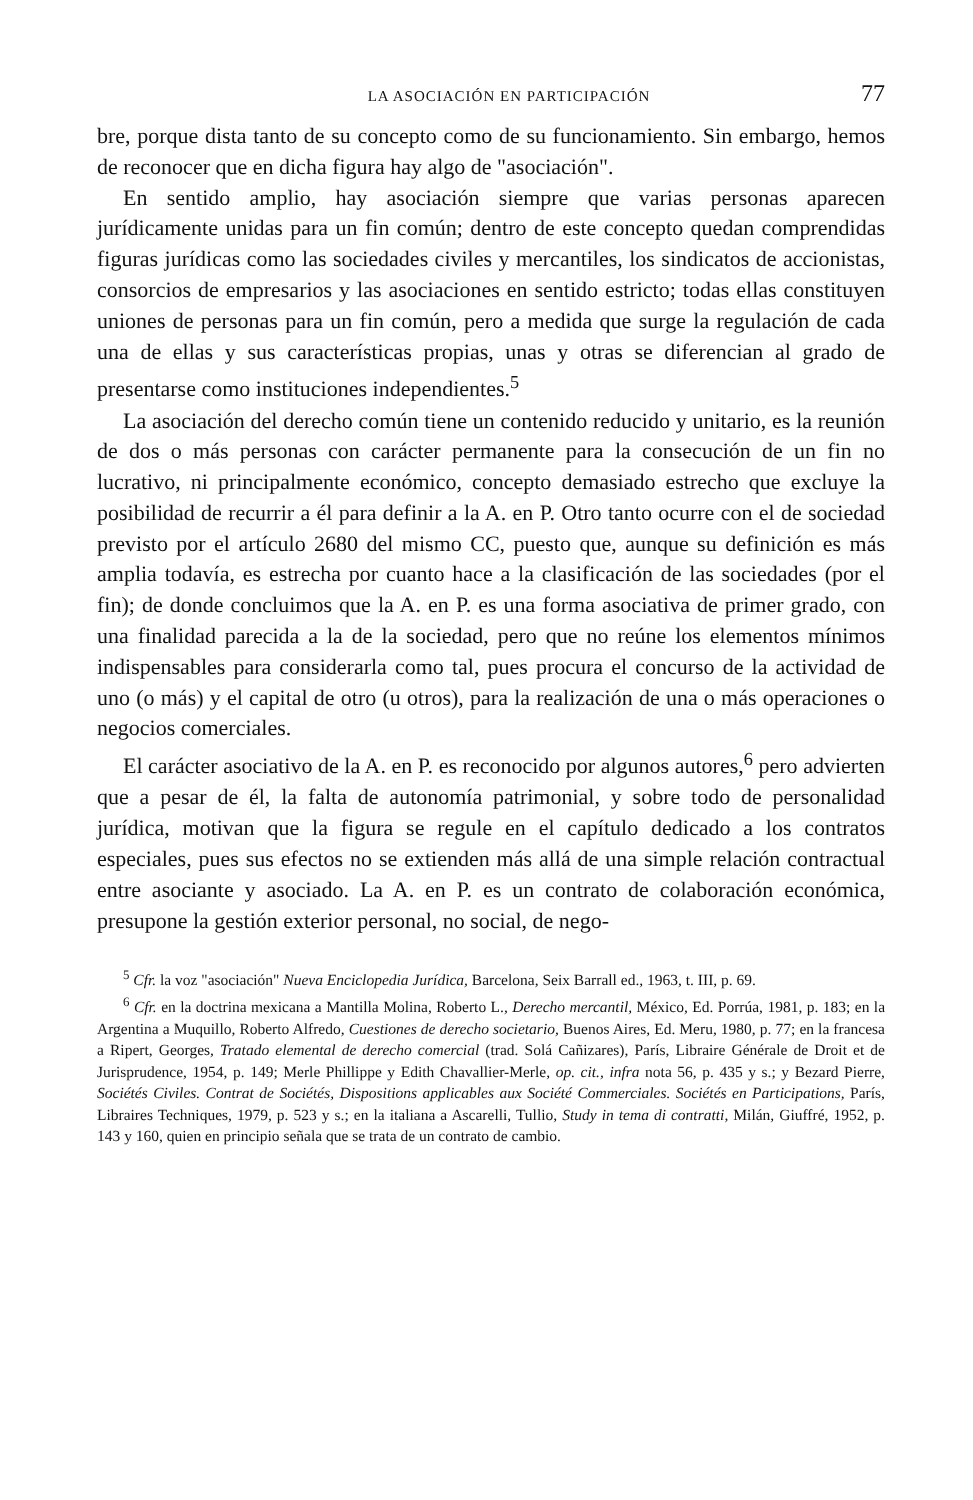LA ASOCIACIÓN EN PARTICIPACIÓN 77
bre, porque dista tanto de su concepto como de su funcionamiento. Sin embargo, hemos de reconocer que en dicha figura hay algo de "asociación".
En sentido amplio, hay asociación siempre que varias personas aparecen jurídicamente unidas para un fin común; dentro de este concepto quedan comprendidas figuras jurídicas como las sociedades civiles y mercantiles, los sindicatos de accionistas, consorcios de empresarios y las asociaciones en sentido estricto; todas ellas constituyen uniones de personas para un fin común, pero a medida que surge la regulación de cada una de ellas y sus características propias, unas y otras se diferencian al grado de presentarse como instituciones independientes.<sup>5</sup>
La asociación del derecho común tiene un contenido reducido y unitario, es la reunión de dos o más personas con carácter permanente para la consecución de un fin no lucrativo, ni principalmente económico, concepto demasiado estrecho que excluye la posibilidad de recurrir a él para definir a la A. en P. Otro tanto ocurre con el de sociedad previsto por el artículo 2680 del mismo CC, puesto que, aunque su definición es más amplia todavía, es estrecha por cuanto hace a la clasificación de las sociedades (por el fin); de donde concluimos que la A. en P. es una forma asociativa de primer grado, con una finalidad parecida a la de la sociedad, pero que no reúne los elementos mínimos indispensables para considerarla como tal, pues procura el concurso de la actividad de uno (o más) y el capital de otro (u otros), para la realización de una o más operaciones o negocios comerciales.
El carácter asociativo de la A. en P. es reconocido por algunos autores,<sup>6</sup> pero advierten que a pesar de él, la falta de autonomía patrimonial, y sobre todo de personalidad jurídica, motivan que la figura se regule en el capítulo dedicado a los contratos especiales, pues sus efectos no se extienden más allá de una simple relación contractual entre asociante y asociado. La A. en P. es un contrato de colaboración económica, presupone la gestión exterior personal, no social, de nego-
<sup>5</sup> Cfr. la voz "asociación" Nueva Enciclopedia Jurídica, Barcelona, Seix Barrall ed., 1963, t. III, p. 69.
<sup>6</sup> Cfr. en la doctrina mexicana a Mantilla Molina, Roberto L., Derecho mercantil, México, Ed. Porrúa, 1981, p. 183; en la Argentina a Muquillo, Roberto Alfredo, Cuestiones de derecho societario, Buenos Aires, Ed. Meru, 1980, p. 77; en la francesa a Ripert, Georges, Tratado elemental de derecho comercial (trad. Solá Cañizares), París, Libraire Générale de Droit et de Jurisprudence, 1954, p. 149; Merle Phillippe y Edith Chavallier-Merle, op. cit., infra nota 56, p. 435 y s.; y Bezard Pierre, Sociétés Civiles. Contrat de Sociétés, Dispositions applicables aux Société Commerciales. Sociétés en Participations, París, Libraires Techniques, 1979, p. 523 y s.; en la italiana a Ascarelli, Tullio, Study in tema di contratti, Milán, Giuffré, 1952, p. 143 y 160, quien en principio señala que se trata de un contrato de cambio.